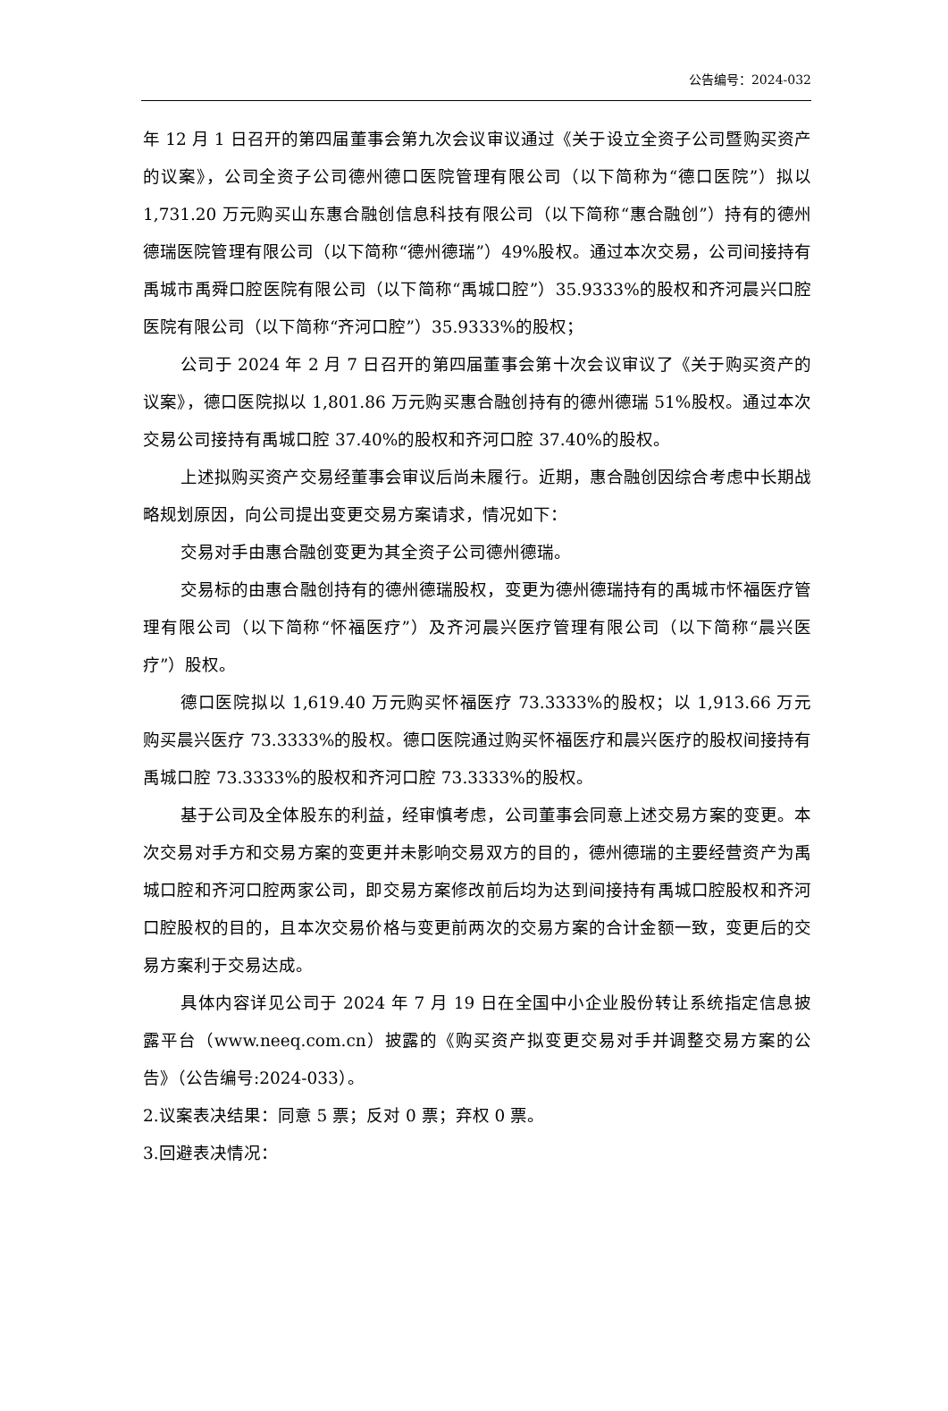公告编号：2024-032
年 12 月 1 日召开的第四届董事会第九次会议审议通过《关于设立全资子公司暨购买资产的议案》，公司全资子公司德州德口医院管理有限公司（以下简称为“德口医院”）拟以 1,731.20 万元购买山东惠合融创信息科技有限公司（以下简称“惠合融创”）持有的德州德瑞医院管理有限公司（以下简称“德州德瑞”）49%股权。通过本次交易，公司间接持有禹城市禹舜口腔医院有限公司（以下简称“禹城口腔”）35.9333%的股权和齐河晨兴口腔医院有限公司（以下简称“齐河口腔”）35.9333%的股权；
公司于 2024 年 2 月 7 日召开的第四届董事会第十次会议审议了《关于购买资产的议案》，德口医院拟以 1,801.86 万元购买惠合融创持有的德州德瑞 51%股权。通过本次交易公司接持有禹城口腔 37.40%的股权和齐河口腔 37.40%的股权。
上述拟购买资产交易经董事会审议后尚未履行。近期，惠合融创因综合考虑中长期战略规划原因，向公司提出变更交易方案请求，情况如下：
交易对手由惠合融创变更为其全资子公司德州德瑞。
交易标的由惠合融创持有的德州德瑞股权，变更为德州德瑞持有的禹城市怀福医疗管理有限公司（以下简称“怀福医疗”）及齐河晨兴医疗管理有限公司（以下简称“晨兴医疗”）股权。
德口医院拟以 1,619.40 万元购买怀福医疗 73.3333%的股权；以 1,913.66 万元购买晨兴医疗 73.3333%的股权。德口医院通过购买怀福医疗和晨兴医疗的股权间接持有禹城口腔 73.3333%的股权和齐河口腔 73.3333%的股权。
基于公司及全体股东的利益，经审慎考虑，公司董事会同意上述交易方案的变更。本次交易对手方和交易方案的变更并未影响交易双方的目的，德州德瑞的主要经营资产为禹城口腔和齐河口腔两家公司，即交易方案修改前后均为达到间接持有禹城口腔股权和齐河口腔股权的目的，且本次交易价格与变更前两次的交易方案的合计金额一致，变更后的交易方案利于交易达成。
具体内容详见公司于 2024 年 7 月 19 日在全国中小企业股份转让系统指定信息披露平台（www.neeq.com.cn）披露的《购买资产拟变更交易对手并调整交易方案的公告》（公告编号:2024-033）。
2.议案表决结果：同意 5 票；反对 0 票；弃权 0 票。
3.回避表决情况：